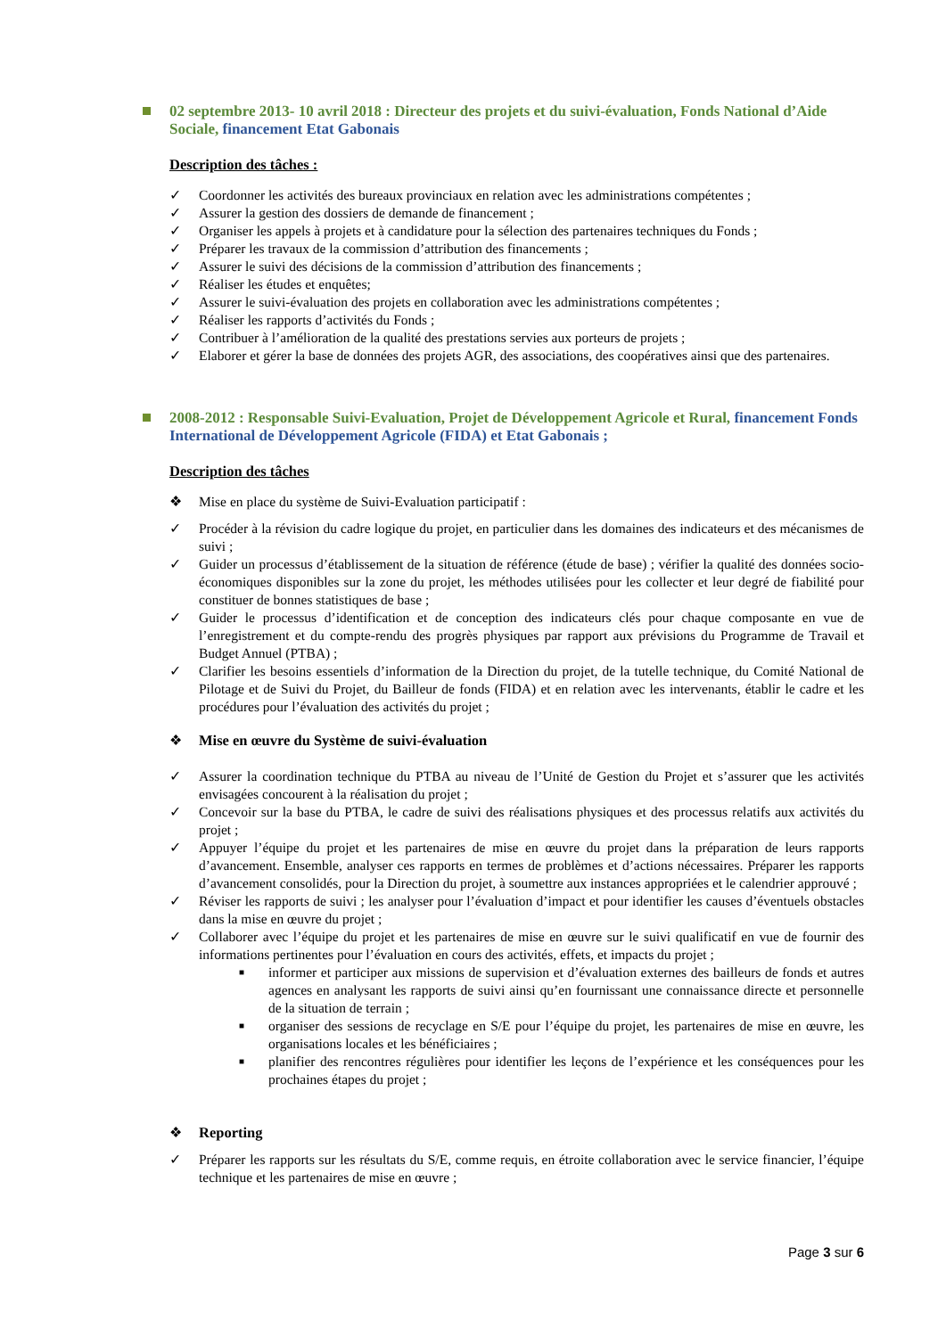02 septembre 2013- 10 avril 2018 : Directeur des projets et du suivi-évaluation, Fonds National d’Aide Sociale, financement Etat Gabonais
Description des tâches :
✓ Coordonner les activités des bureaux provinciaux en relation avec les administrations compétentes ;
✓ Assurer la gestion des dossiers de demande de financement ;
✓ Organiser les appels à projets et à candidature pour la sélection des partenaires techniques du Fonds ;
✓ Préparer les travaux de la commission d’attribution des financements ;
✓ Assurer le suivi des décisions de la commission d’attribution des financements ;
✓ Réaliser les études et enquêtes;
✓ Assurer le suivi-évaluation des projets en collaboration avec les administrations compétentes ;
✓ Réaliser les rapports d’activités du Fonds ;
✓ Contribuer à l’amélioration de la qualité des prestations servies aux porteurs de projets ;
✓ Elaborer et gérer la base de données des projets AGR, des associations, des coopératives ainsi que des partenaires.
2008-2012 : Responsable Suivi-Evaluation, Projet de Développement Agricole et Rural, financement Fonds International de Développement Agricole (FIDA) et Etat Gabonais ;
Description des tâches
❖ Mise en place du système de Suivi-Evaluation participatif :
✓ Procéder à la révision du cadre logique du projet, en particulier dans les domaines des indicateurs et des mécanismes de suivi ;
✓ Guider un processus d’établissement de la situation de référence (étude de base) ; vérifier la qualité des données socio-économiques disponibles sur la zone du projet, les méthodes utilisées pour les collecter et leur degré de fiabilité pour constituer de bonnes statistiques de base ;
✓ Guider le processus d’identification et de conception des indicateurs clés pour chaque composante en vue de l’enregistrement et du compte-rendu des progrès physiques par rapport aux prévisions du Programme de Travail et Budget Annuel (PTBA) ;
✓ Clarifier les besoins essentiels d’information de la Direction du projet, de la tutelle technique, du Comité National de Pilotage et de Suivi du Projet, du Bailleur de fonds (FIDA) et en relation avec les intervenants, établir le cadre et les procédures pour l’évaluation des activités du projet ;
❖ Mise en œuvre du Système de suivi-évaluation
✓ Assurer la coordination technique du PTBA au niveau de l’Unité de Gestion du Projet et s’assurer que les activités envisagées concourent à la réalisation du projet ;
✓ Concevoir sur la base du PTBA, le cadre de suivi des réalisations physiques et des processus relatifs aux activités du projet ;
✓ Appuyer l’équipe du projet et les partenaires de mise en œuvre du projet dans la préparation de leurs rapports d’avancement. Ensemble, analyser ces rapports en termes de problèmes et d’actions nécessaires. Préparer les rapports d’avancement consolidés, pour la Direction du projet, à soumettre aux instances appropriées et le calendrier approuvé ;
✓ Réviser les rapports de suivi ; les analyser pour l’évaluation d’impact et pour identifier les causes d’éventuels obstacles dans la mise en œuvre du projet ;
✓ Collaborer avec l’équipe du projet et les partenaires de mise en œuvre sur le suivi qualificatif en vue de fournir des informations pertinentes pour l’évaluation en cours des activités, effets, et impacts du projet ;
■ informer et participer aux missions de supervision et d’évaluation externes des bailleurs de fonds et autres agences en analysant les rapports de suivi ainsi qu’en fournissant une connaissance directe et personnelle de la situation de terrain ;
■ organiser des sessions de recyclage en S/E pour l’équipe du projet, les partenaires de mise en œuvre, les organisations locales et les bénéficiaires ;
■ planifier des rencontres régulières pour identifier les leçons de l’expérience et les conséquences pour les prochaines étapes du projet ;
❖ Reporting
✓ Préparer les rapports sur les résultats du S/E, comme requis, en étroite collaboration avec le service financier, l’équipe technique et les partenaires de mise en œuvre ;
Page 3 sur 6